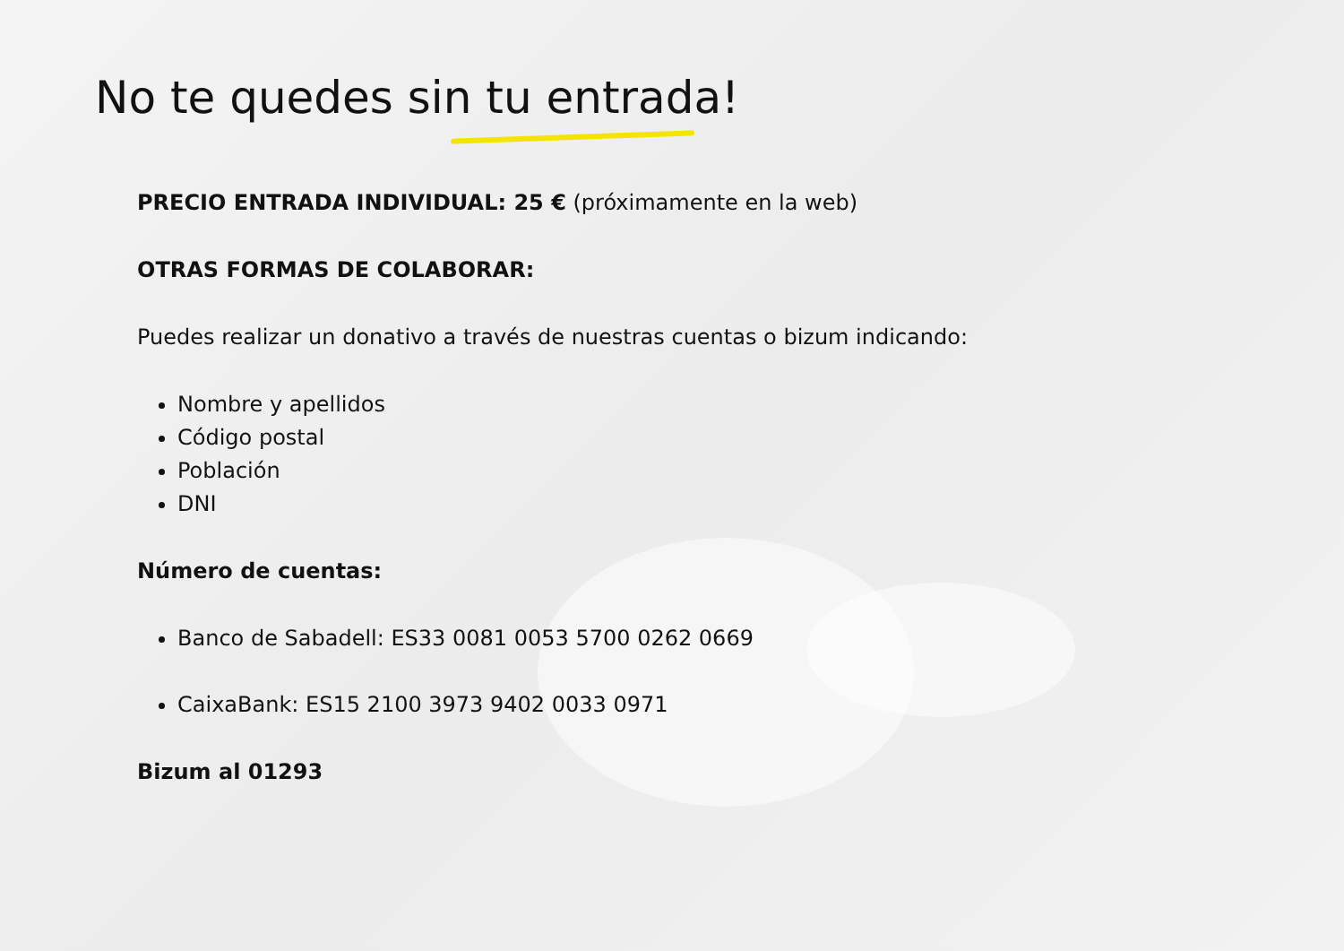No te quedes sin tu entrada!
PRECIO ENTRADA INDIVIDUAL: 25 € (próximamente en la web)
OTRAS FORMAS DE COLABORAR:
Puedes realizar un donativo a través de nuestras cuentas o bizum indicando:
Nombre y apellidos
Código postal
Población
DNI
Número de cuentas:
Banco de Sabadell: ES33 0081 0053 5700 0262 0669
CaixaBank: ES15 2100 3973 9402 0033 0971
Bizum al 01293